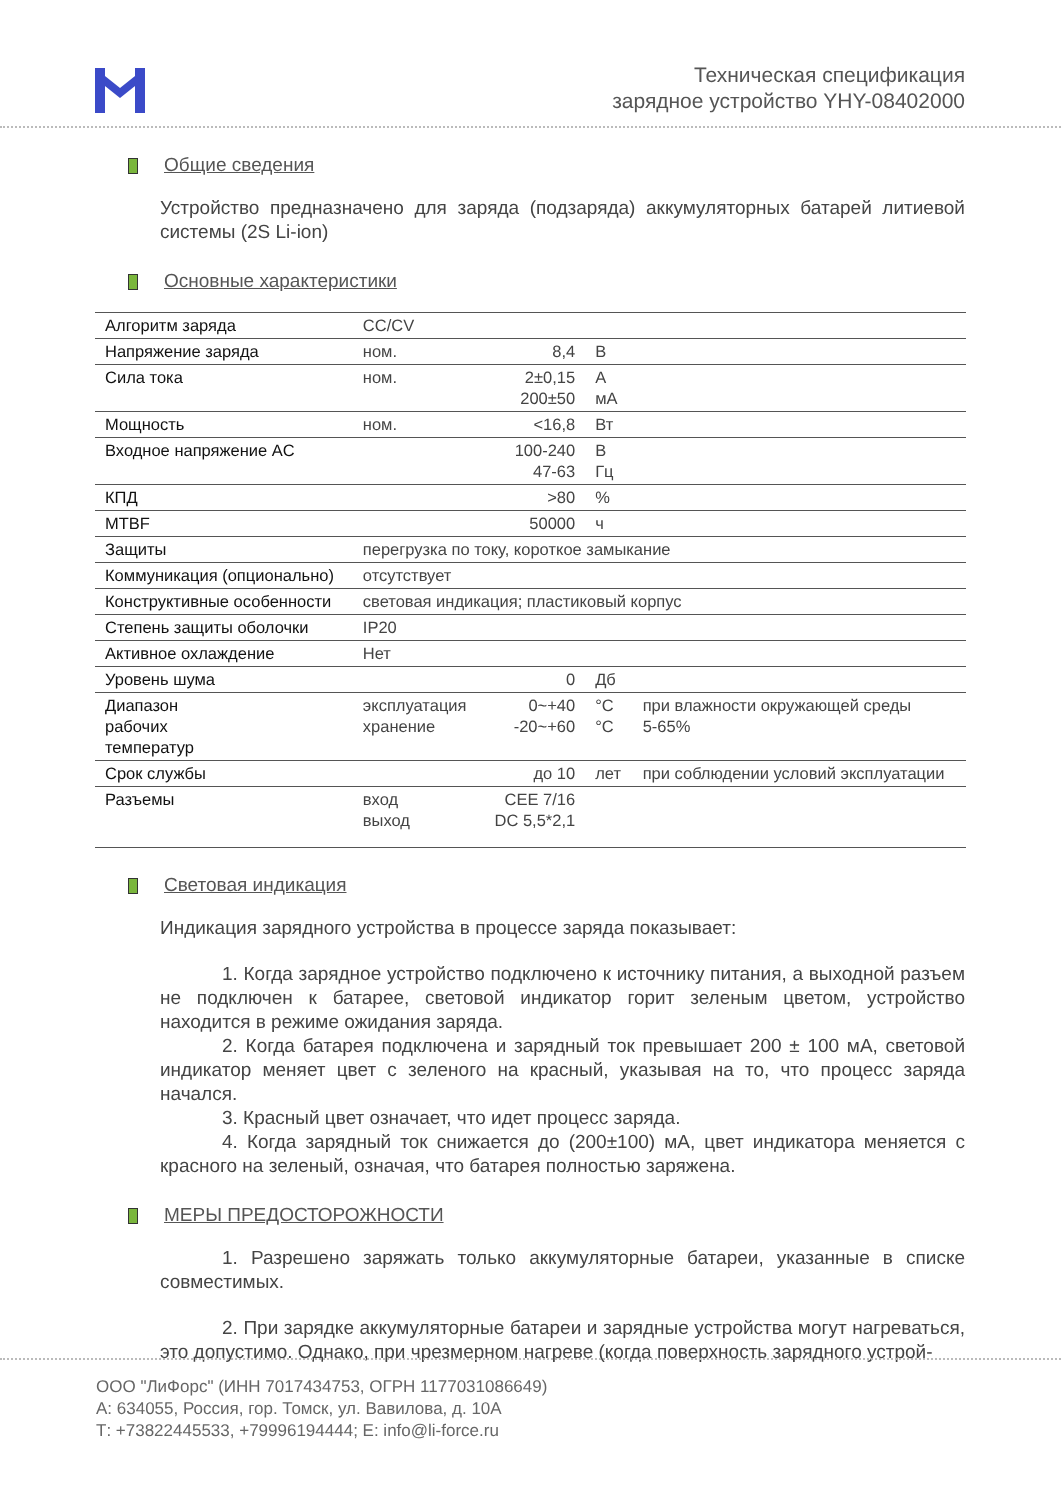Техническая спецификация
зарядное устройство YHY-08402000
Общие сведения
Устройство предназначено для заряда (подзаряда) аккумуляторных батарей литиевой системы (2S Li-ion)
Основные характеристики
| Алгоритм заряда | CC/CV | | | |
| Напряжение заряда | ном. | 8,4 | В | |
| Сила тока | ном. | 2±0,15 200±50 | А мА | |
| Мощность | ном. | <16,8 | Вт | |
| Входное напряжение AC | | 100-240 47-63 | В Гц | |
| КПД | | >80 | % | |
| MTBF | | 50000 | ч | |
| Защиты | перегрузка по току, короткое замыкание | | | |
| Коммуникация (опционально) | отсутствует | | | |
| Конструктивные особенности | световая индикация; пластиковый корпус | | | |
| Степень защиты оболочки | IP20 | | | |
| Активное охлаждение | Нет | | | |
| Уровень шума | | 0 | Дб | |
| Диапазон рабочих температур | эксплуатация хранение | 0~+40 -20~+60 | °C °C | при влажности окружающей среды 5-65% |
| Срок службы | | до 10 | лет | при соблюдении условий эксплуатации |
| Разъемы | вход выход | CEE 7/16 DC 5,5*2,1 | | |
Световая индикация
Индикация зарядного устройства в процессе заряда показывает:
1. Когда зарядное устройство подключено к источнику питания, а выходной разъем не подключен к батарее, световой индикатор горит зеленым цветом, устройство находится в режиме ожидания заряда.
2. Когда батарея подключена и зарядный ток превышает 200 ± 100 мА, световой индикатор меняет цвет с зеленого на красный, указывая на то, что процесс заряда начался.
3. Красный цвет означает, что идет процесс заряда.
4. Когда зарядный ток снижается до (200±100) мА, цвет индикатора меняется с красного на зеленый, означая, что батарея полностью заряжена.
МЕРЫ ПРЕДОСТОРОЖНОСТИ
1. Разрешено заряжать только аккумуляторные батареи, указанные в списке совместимых.
2. При зарядке аккумуляторные батареи и зарядные устройства могут нагреваться, это допустимо. Однако, при чрезмерном нагреве (когда поверхность зарядного устрой-
ООО "ЛиФорс" (ИНН 7017434753, ОГРН 1177031086649)
А: 634055, Россия, гор. Томск, ул. Вавилова, д. 10А
Т: +73822445533, +79996194444; E: info@li-force.ru